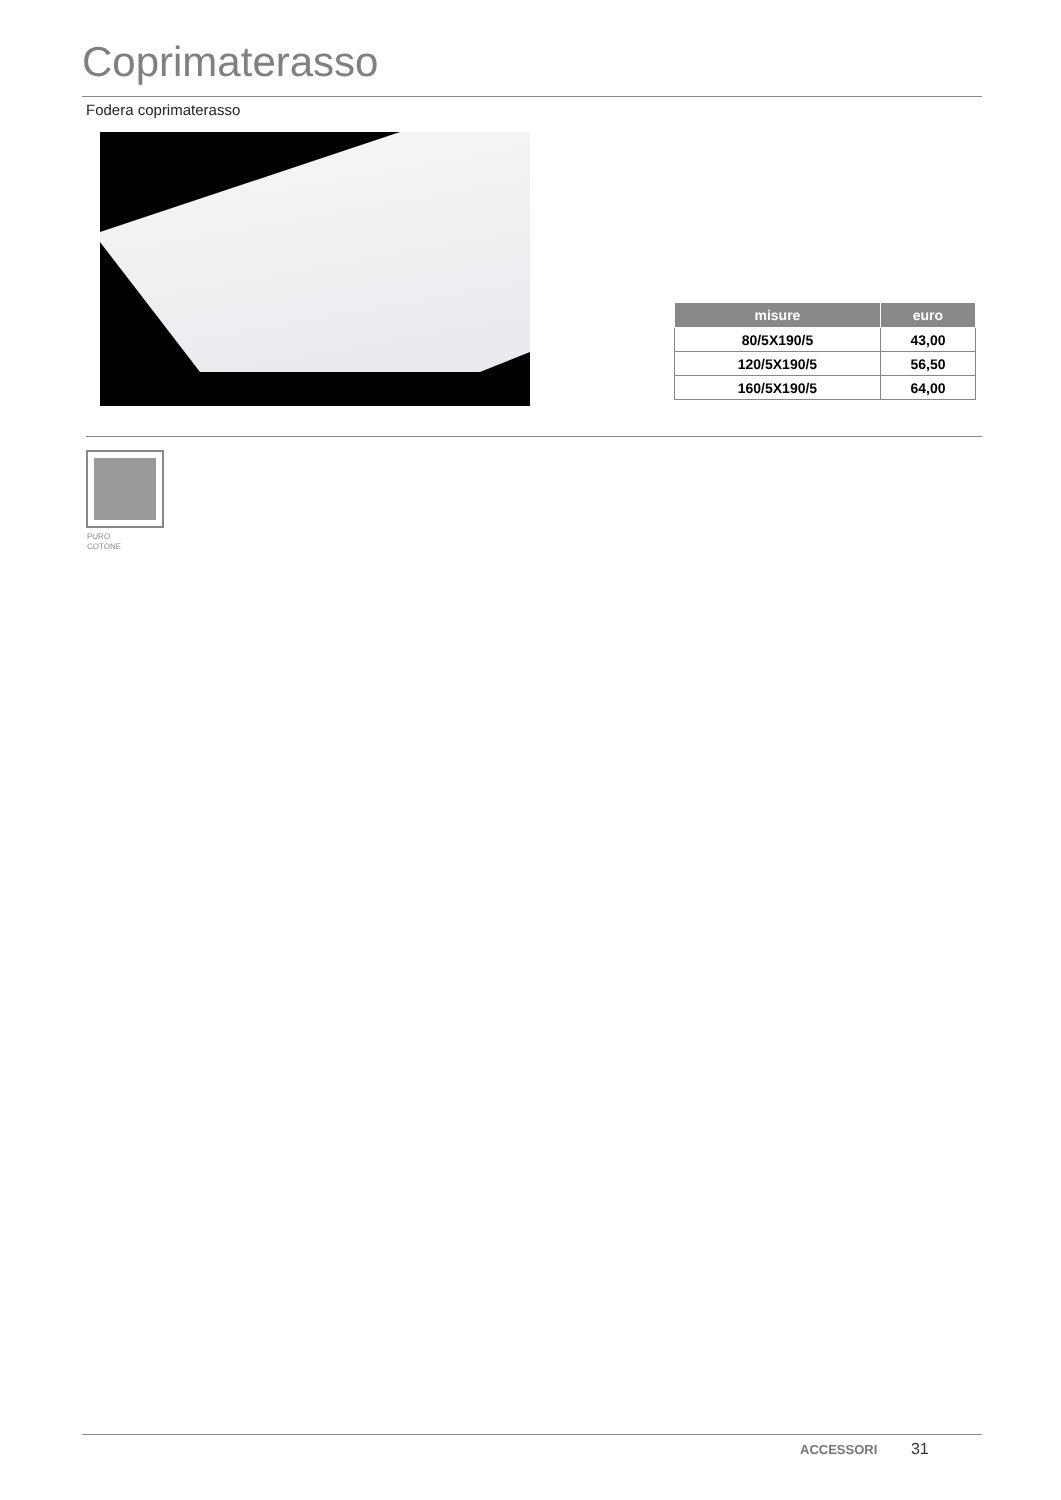Coprimaterasso
Fodera coprimaterasso
| misure | euro |
| --- | --- |
| 80/5X190/5 | 43,00 |
| 120/5X190/5 | 56,50 |
| 160/5X190/5 | 64,00 |
PURO
COTONE
ACCESSORI 31